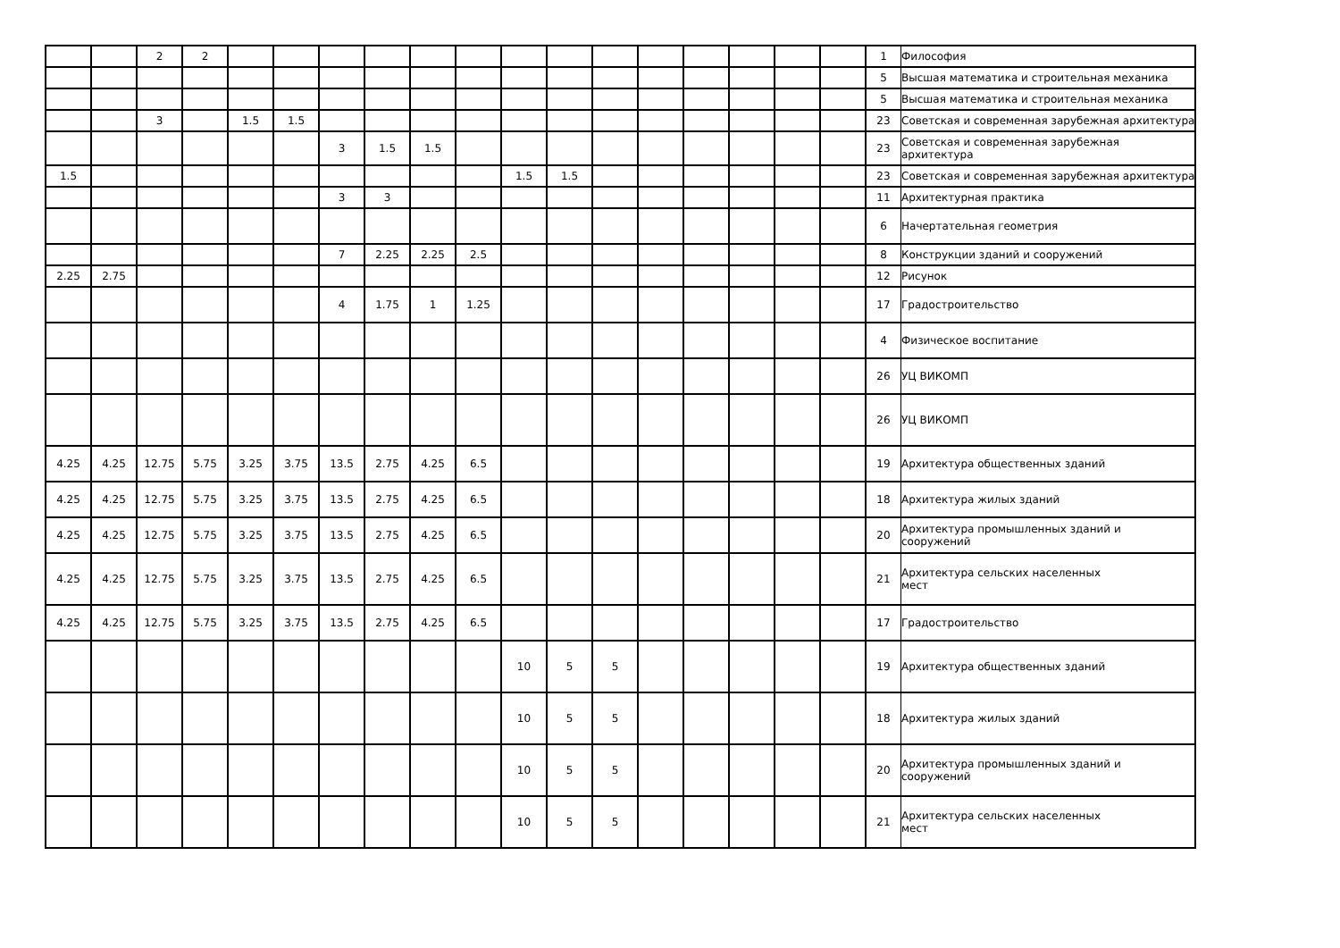| | | 2 | 2 | | | | | | | | | | | | | | | 1 | Философия |
| | | | | | | | | | | | | | | | | | | 5 | Высшая математика и строительная механика |
| | | | | | | | | | | | | | | | | | | 5 | Высшая математика и строительная механика |
| | | 3 | | 1.5 | 1.5 | | | | | | | | | | | | | 23 | Советская и современная зарубежная архитектура |
| | | | | | | 3 | 1.5 | 1.5 | | | | | | | | | | 23 | Советская и современная зарубежная архитектура |
| 1.5 | | | | | | | | | | 1.5 | 1.5 | | | | | | | 23 | Советская и современная зарубежная архитектура |
| | | | | | | 3 | 3 | | | | | | | | | | | 11 | Архитектурная практика |
| | | | | | | | | | | | | | | | | | | 6 | Начертательная геометрия |
| | | | | | | 7 | 2.25 | 2.25 | 2.5 | | | | | | | | | 8 | Конструкции зданий и сооружений |
| 2.25 | 2.75 | | | | | | | | | | | | | | | | | 12 | Рисунок |
| | | | | | | 4 | 1.75 | 1 | 1.25 | | | | | | | | | 17 | Градостроительство |
| | | | | | | | | | | | | | | | | | | 4 | Физическое воспитание |
| | | | | | | | | | | | | | | | | | | 26 | УЦ ВИКОМП |
| | | | | | | | | | | | | | | | | | | 26 | УЦ ВИКОМП |
| 4.25 | 4.25 | 12.75 | 5.75 | 3.25 | 3.75 | 13.5 | 2.75 | 4.25 | 6.5 | | | | | | | | | 19 | Архитектура общественных зданий |
| 4.25 | 4.25 | 12.75 | 5.75 | 3.25 | 3.75 | 13.5 | 2.75 | 4.25 | 6.5 | | | | | | | | | 18 | Архитектура жилых зданий |
| 4.25 | 4.25 | 12.75 | 5.75 | 3.25 | 3.75 | 13.5 | 2.75 | 4.25 | 6.5 | | | | | | | | | 20 | Архитектура промышленных зданий и сооружений |
| 4.25 | 4.25 | 12.75 | 5.75 | 3.25 | 3.75 | 13.5 | 2.75 | 4.25 | 6.5 | | | | | | | | | 21 | Архитектура сельских населенных мест |
| 4.25 | 4.25 | 12.75 | 5.75 | 3.25 | 3.75 | 13.5 | 2.75 | 4.25 | 6.5 | | | | | | | | | 17 | Градостроительство |
| | | | | | | | | | | 10 | 5 | 5 | | | | | | 19 | Архитектура общественных зданий |
| | | | | | | | | | | 10 | 5 | 5 | | | | | | 18 | Архитектура жилых зданий |
| | | | | | | | | | | 10 | 5 | 5 | | | | | | 20 | Архитектура промышленных зданий и сооружений |
| | | | | | | | | | | 10 | 5 | 5 | | | | | | 21 | Архитектура сельских населенных мест |